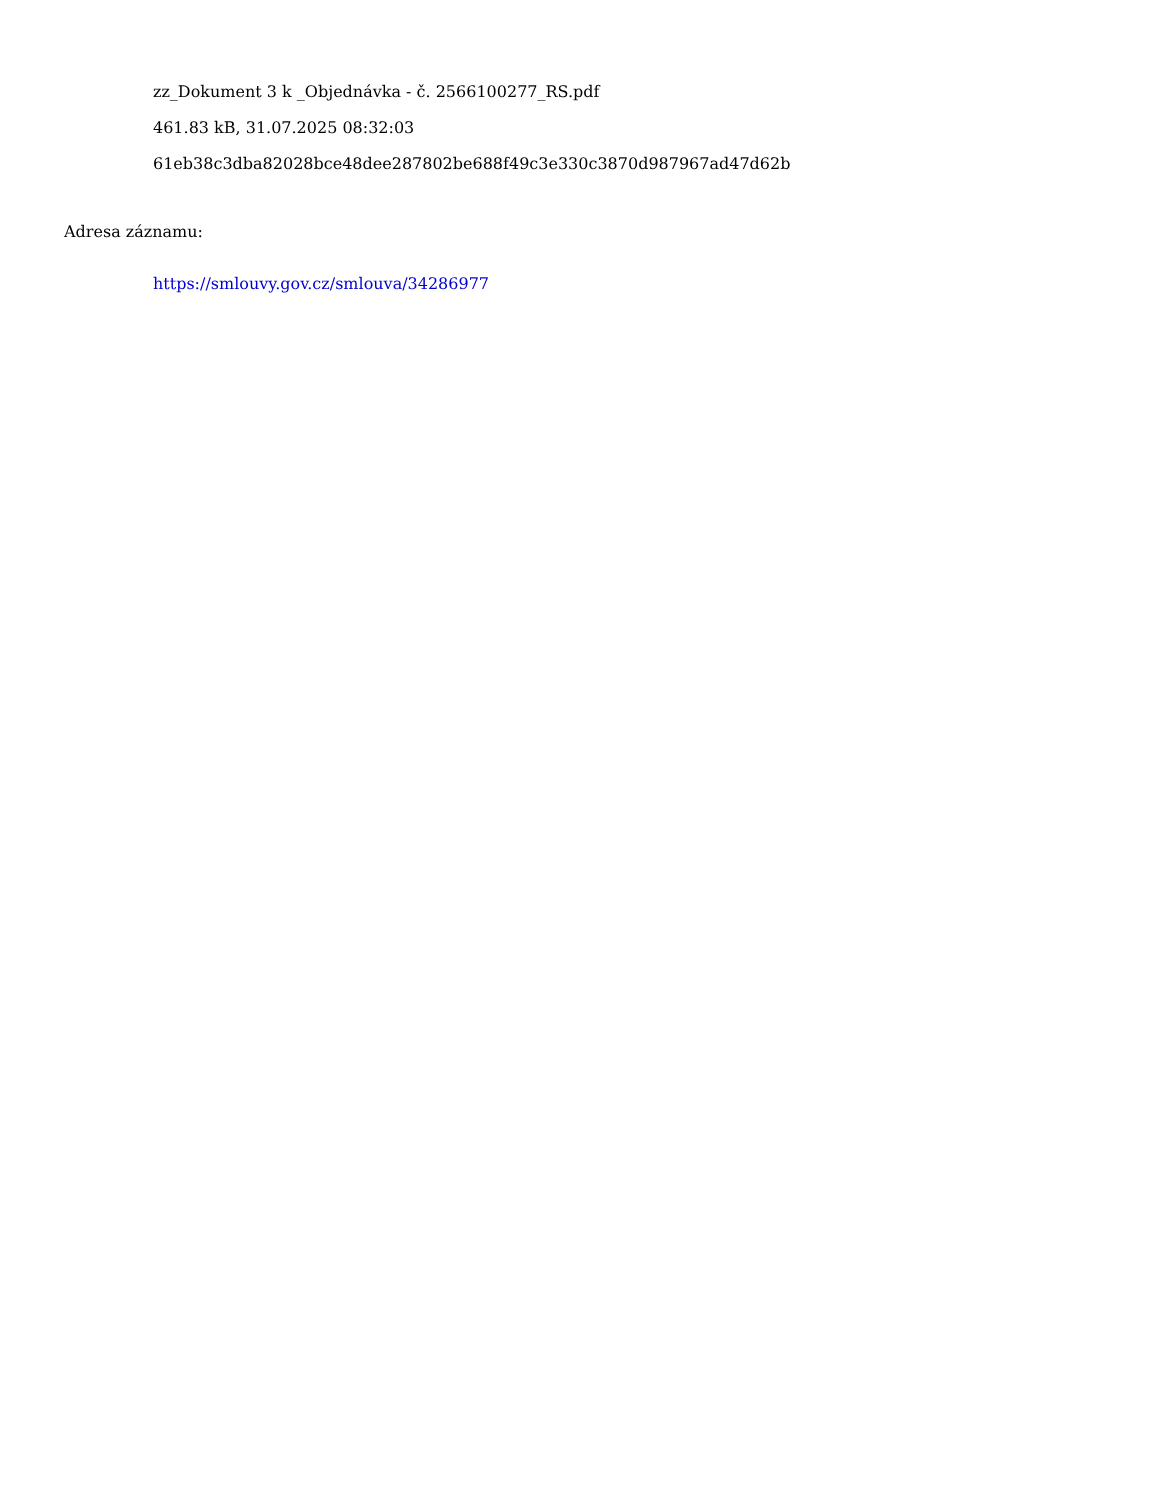zz_Dokument 3 k _Objednávka - č. 2566100277_RS.pdf
461.83 kB, 31.07.2025 08:32:03
61eb38c3dba82028bce48dee287802be688f49c3e330c3870d987967ad47d62b
Adresa záznamu:
https://smlouvy.gov.cz/smlouva/34286977